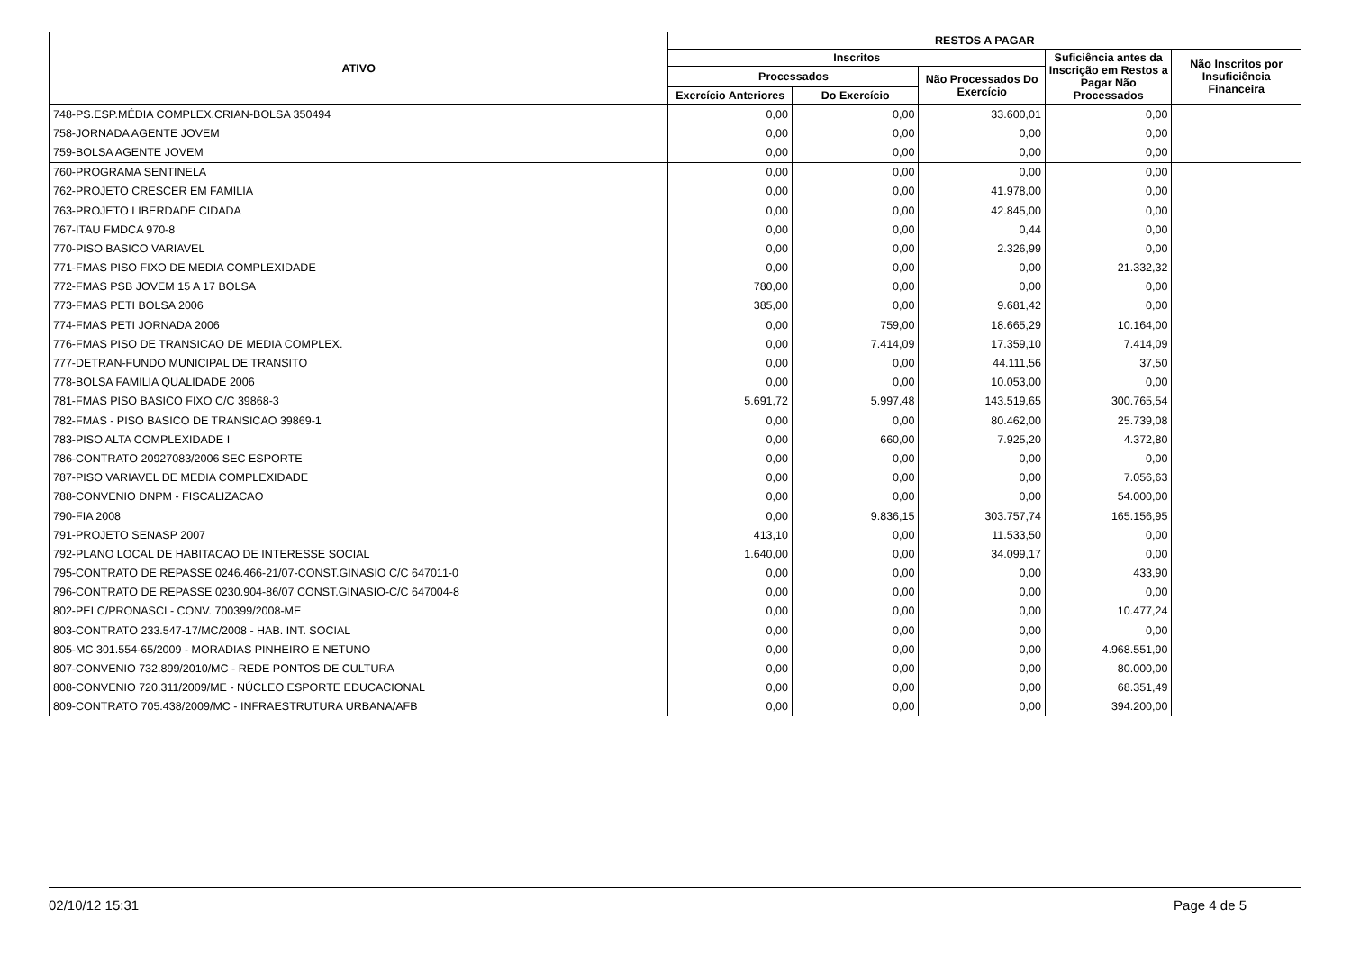| ATIVO | RESTOS A PAGAR | | | | |
| --- | --- | --- | --- | --- | --- |
| | Inscritos | | | Suficiência antes da Inscrição em Restos a Pagar Não Processados | Não Inscritos por Insuficiência Financeira |
| | Processados | | Não Processados Do Exercício | | |
| | Exercício Anteriores | Do Exercício | | | |
| 748-PS.ESP.MÉDIA COMPLEX.CRIAN-BOLSA 350494 | 0,00 | 0,00 | 33.600,01 | 0,00 | |
| 758-JORNADA AGENTE JOVEM | 0,00 | 0,00 | 0,00 | 0,00 | |
| 759-BOLSA AGENTE JOVEM | 0,00 | 0,00 | 0,00 | 0,00 | |
| 760-PROGRAMA SENTINELA | 0,00 | 0,00 | 0,00 | 0,00 | |
| 762-PROJETO CRESCER EM FAMILIA | 0,00 | 0,00 | 41.978,00 | 0,00 | |
| 763-PROJETO LIBERDADE CIDADA | 0,00 | 0,00 | 42.845,00 | 0,00 | |
| 767-ITAU FMDCA 970-8 | 0,00 | 0,00 | 0,44 | 0,00 | |
| 770-PISO BASICO VARIAVEL | 0,00 | 0,00 | 2.326,99 | 0,00 | |
| 771-FMAS PISO FIXO DE MEDIA COMPLEXIDADE | 0,00 | 0,00 | 0,00 | 21.332,32 | |
| 772-FMAS PSB JOVEM 15 A 17 BOLSA | 780,00 | 0,00 | 0,00 | 0,00 | |
| 773-FMAS PETI BOLSA 2006 | 385,00 | 0,00 | 9.681,42 | 0,00 | |
| 774-FMAS PETI JORNADA 2006 | 0,00 | 759,00 | 18.665,29 | 10.164,00 | |
| 776-FMAS PISO DE TRANSICAO DE MEDIA COMPLEX. | 0,00 | 7.414,09 | 17.359,10 | 7.414,09 | |
| 777-DETRAN-FUNDO MUNICIPAL DE TRANSITO | 0,00 | 0,00 | 44.111,56 | 37,50 | |
| 778-BOLSA FAMILIA QUALIDADE 2006 | 0,00 | 0,00 | 10.053,00 | 0,00 | |
| 781-FMAS PISO BASICO FIXO C/C 39868-3 | 5.691,72 | 5.997,48 | 143.519,65 | 300.765,54 | |
| 782-FMAS - PISO BASICO DE TRANSICAO 39869-1 | 0,00 | 0,00 | 80.462,00 | 25.739,08 | |
| 783-PISO ALTA COMPLEXIDADE I | 0,00 | 660,00 | 7.925,20 | 4.372,80 | |
| 786-CONTRATO 20927083/2006 SEC ESPORTE | 0,00 | 0,00 | 0,00 | 0,00 | |
| 787-PISO VARIAVEL DE MEDIA COMPLEXIDADE | 0,00 | 0,00 | 0,00 | 7.056,63 | |
| 788-CONVENIO DNPM - FISCALIZACAO | 0,00 | 0,00 | 0,00 | 54.000,00 | |
| 790-FIA 2008 | 0,00 | 9.836,15 | 303.757,74 | 165.156,95 | |
| 791-PROJETO SENASP 2007 | 413,10 | 0,00 | 11.533,50 | 0,00 | |
| 792-PLANO LOCAL DE HABITACAO DE INTERESSE SOCIAL | 1.640,00 | 0,00 | 34.099,17 | 0,00 | |
| 795-CONTRATO DE REPASSE 0246.466-21/07-CONST.GINASIO C/C 647011-0 | 0,00 | 0,00 | 0,00 | 433,90 | |
| 796-CONTRATO DE REPASSE 0230.904-86/07 CONST.GINASIO-C/C 647004-8 | 0,00 | 0,00 | 0,00 | 0,00 | |
| 802-PELC/PRONASCI - CONV. 700399/2008-ME | 0,00 | 0,00 | 0,00 | 10.477,24 | |
| 803-CONTRATO 233.547-17/MC/2008 - HAB. INT. SOCIAL | 0,00 | 0,00 | 0,00 | 0,00 | |
| 805-MC 301.554-65/2009 - MORADIAS PINHEIRO E NETUNO | 0,00 | 0,00 | 0,00 | 4.968.551,90 | |
| 807-CONVENIO 732.899/2010/MC - REDE PONTOS DE CULTURA | 0,00 | 0,00 | 0,00 | 80.000,00 | |
| 808-CONVENIO 720.311/2009/ME - NÚCLEO ESPORTE EDUCACIONAL | 0,00 | 0,00 | 0,00 | 68.351,49 | |
| 809-CONTRATO 705.438/2009/MC - INFRAESTRUTURA URBANA/AFB | 0,00 | 0,00 | 0,00 | 394.200,00 | |
02/10/12 15:31 Page 4 de 5